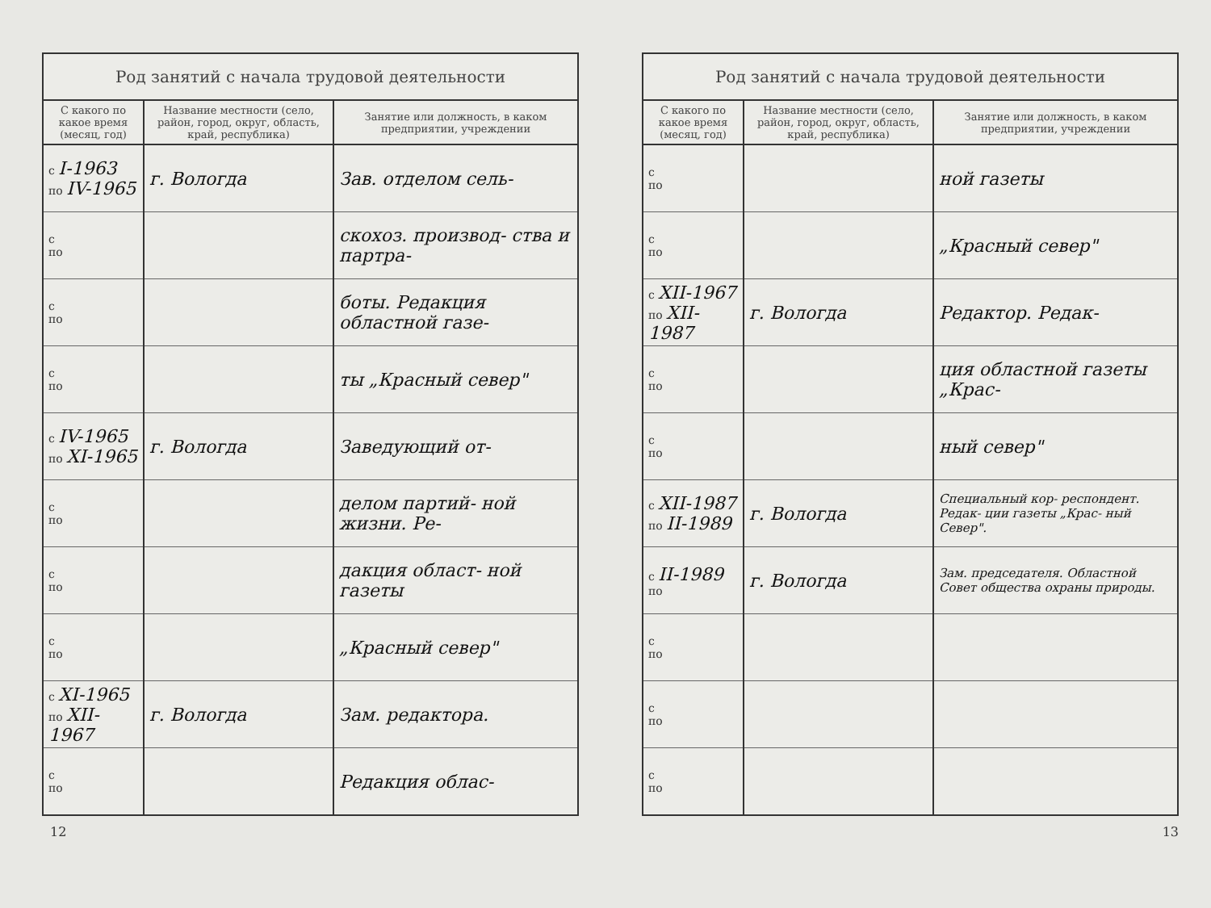| Род занятий с начала трудовой деятельности | | |
| --- | --- | --- |
| С какого по какое время (месяц, год) | Название местности (село, район, город, округ, область, край, республика) | Занятие или должность, в каком предприятии, учреждении |
| с I-1963 по IV-1965 | г. Вологда | Зав. отделом сель- |
| с по | | скохоз. производ- ства и партра- |
| с по | | боты. Редакция областной газе- |
| с по | | ты „Красный север" |
| с IV-1965 по XI-1965 | г. Вологда | Заведующий от- |
| с по | | делом партий- ной жизни. Ре- |
| с по | | дакция област- ной газеты |
| с по | | „Красный север" |
| с XI-1965 по XII-1967 | г. Вологда | Зам. редактора. |
| с по | | Редакция облас- |
12
| Род занятий с начала трудовой деятельности | | |
| --- | --- | --- |
| С какого по какое время (месяц, год) | Название местности (село, район, город, округ, область, край, республика) | Занятие или должность, в каком предприятии, учреждении |
| с по | | ной газеты |
| с по | | „Красный север" |
| с XII-1967 по XII-1987 | г. Вологда | Редактор. Редак- |
| с по | | ция областной газеты „Крас- |
| с по | | ный север" |
| с XII-1987 по II-1989 | г. Вологда | Специальный кор- респондент. Редак- ции газеты „Крас- ный Север". |
| с II-1989 по | г. Вологда | Зам. председателя. Областной Совет общества охраны природы. |
| с по | | |
| с по | | |
| с по | | |
13